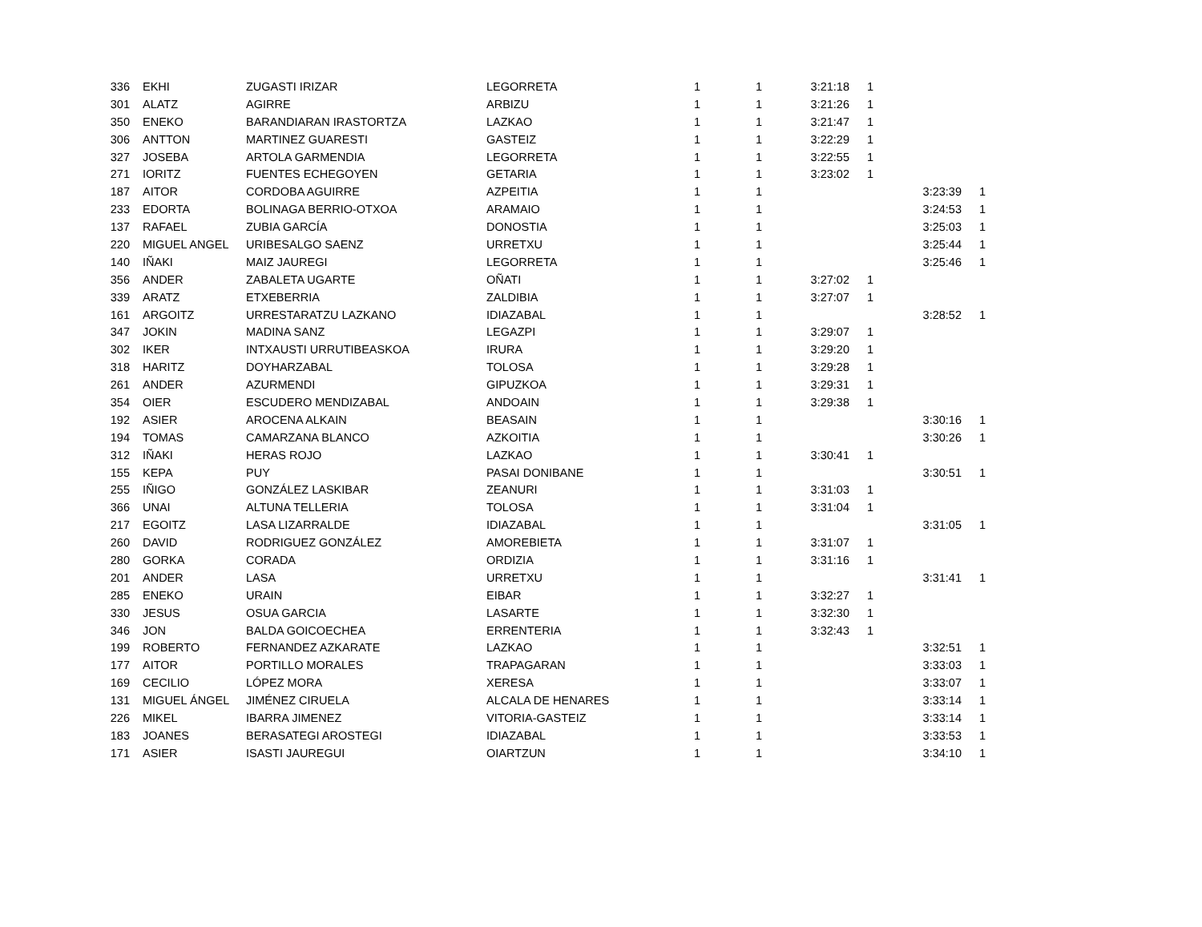| 336 | EKHI | ZUGASTI IRIZAR | LEGORRETA | 1 | 1 | 3:21:18 | 1 | | |
| 301 | ALATZ | AGIRRE | ARBIZU | 1 | 1 | 3:21:26 | 1 | | |
| 350 | ENEKO | BARANDIARAN IRASTORTZA | LAZKAO | 1 | 1 | 3:21:47 | 1 | | |
| 306 | ANTTON | MARTINEZ GUARESTI | GASTEIZ | 1 | 1 | 3:22:29 | 1 | | |
| 327 | JOSEBA | ARTOLA GARMENDIA | LEGORRETA | 1 | 1 | 3:22:55 | 1 | | |
| 271 | IORITZ | FUENTES ECHEGOYEN | GETARIA | 1 | 1 | 3:23:02 | 1 | | |
| 187 | AITOR | CORDOBA AGUIRRE | AZPEITIA | 1 | 1 | | | 3:23:39 | 1 |
| 233 | EDORTA | BOLINAGA BERRIO-OTXOA | ARAMAIO | 1 | 1 | | | 3:24:53 | 1 |
| 137 | RAFAEL | ZUBIA GARCÍA | DONOSTIA | 1 | 1 | | | 3:25:03 | 1 |
| 220 | MIGUEL ANGEL | URIBESALGO SAENZ | URRETXU | 1 | 1 | | | 3:25:44 | 1 |
| 140 | IÑAKI | MAIZ JAUREGI | LEGORRETA | 1 | 1 | | | 3:25:46 | 1 |
| 356 | ANDER | ZABALETA UGARTE | OÑATI | 1 | 1 | 3:27:02 | 1 | | |
| 339 | ARATZ | ETXEBERRIA | ZALDIBIA | 1 | 1 | 3:27:07 | 1 | | |
| 161 | ARGOITZ | URRESTARATZU LAZKANO | IDIAZABAL | 1 | 1 | | | 3:28:52 | 1 |
| 347 | JOKIN | MADINA SANZ | LEGAZPI | 1 | 1 | 3:29:07 | 1 | | |
| 302 | IKER | INTXAUSTI URRUTIBEASKOA | IRURA | 1 | 1 | 3:29:20 | 1 | | |
| 318 | HARITZ | DOYHARZABAL | TOLOSA | 1 | 1 | 3:29:28 | 1 | | |
| 261 | ANDER | AZURMENDI | GIPUZKOA | 1 | 1 | 3:29:31 | 1 | | |
| 354 | OIER | ESCUDERO MENDIZABAL | ANDOAIN | 1 | 1 | 3:29:38 | 1 | | |
| 192 | ASIER | AROCENA ALKAIN | BEASAIN | 1 | 1 | | | 3:30:16 | 1 |
| 194 | TOMAS | CAMARZANA BLANCO | AZKOITIA | 1 | 1 | | | 3:30:26 | 1 |
| 312 | IÑAKI | HERAS ROJO | LAZKAO | 1 | 1 | 3:30:41 | 1 | | |
| 155 | KEPA | PUY | PASAI DONIBANE | 1 | 1 | | | 3:30:51 | 1 |
| 255 | IÑIGO | GONZÁLEZ LASKIBAR | ZEANURI | 1 | 1 | 3:31:03 | 1 | | |
| 366 | UNAI | ALTUNA TELLERIA | TOLOSA | 1 | 1 | 3:31:04 | 1 | | |
| 217 | EGOITZ | LASA LIZARRALDE | IDIAZABAL | 1 | 1 | | | 3:31:05 | 1 |
| 260 | DAVID | RODRIGUEZ GONZÁLEZ | AMOREBIETA | 1 | 1 | 3:31:07 | 1 | | |
| 280 | GORKA | CORADA | ORDIZIA | 1 | 1 | 3:31:16 | 1 | | |
| 201 | ANDER | LASA | URRETXU | 1 | 1 | | | 3:31:41 | 1 |
| 285 | ENEKO | URAIN | EIBAR | 1 | 1 | 3:32:27 | 1 | | |
| 330 | JESUS | OSUA GARCIA | LASARTE | 1 | 1 | 3:32:30 | 1 | | |
| 346 | JON | BALDA GOICOECHEA | ERRENTERIA | 1 | 1 | 3:32:43 | 1 | | |
| 199 | ROBERTO | FERNANDEZ AZKARATE | LAZKAO | 1 | 1 | | | 3:32:51 | 1 |
| 177 | AITOR | PORTILLO MORALES | TRAPAGARAN | 1 | 1 | | | 3:33:03 | 1 |
| 169 | CECILIO | LÓPEZ MORA | XERESA | 1 | 1 | | | 3:33:07 | 1 |
| 131 | MIGUEL ÁNGEL | JIMÉNEZ CIRUELA | ALCALA DE HENARES | 1 | 1 | | | 3:33:14 | 1 |
| 226 | MIKEL | IBARRA JIMENEZ | VITORIA-GASTEIZ | 1 | 1 | | | 3:33:14 | 1 |
| 183 | JOANES | BERASATEGI AROSTEGI | IDIAZABAL | 1 | 1 | | | 3:33:53 | 1 |
| 171 | ASIER | ISASTI JAUREGUI | OIARTZUN | 1 | 1 | | | 3:34:10 | 1 |